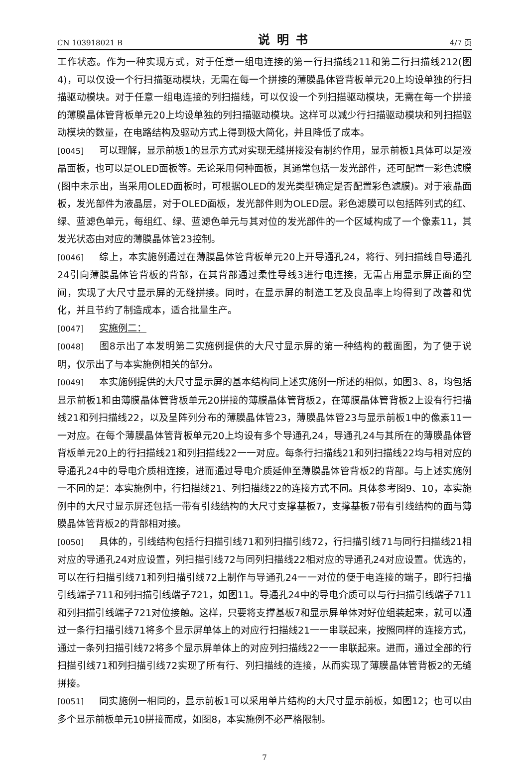CN 103918021 B 说明书 4/7 页
工作状态。作为一种实现方式，对于任意一组电连接的第一行扫描线211和第二行扫描线212(图4)，可以仅设一个行扫描驱动模块，无需在每一个拼接的薄膜晶体管背板单元20上均设单独的行扫描驱动模块。对于任意一组电连接的列扫描线，可以仅设一个列扫描驱动模块，无需在每一个拼接的薄膜晶体管背板单元20上均设单独的列扫描驱动模块。这样可以减少行扫描驱动模块和列扫描驱动模块的数量，在电路结构及驱动方式上得到极大简化，并且降低了成本。
[0045] 可以理解，显示前板1的显示方式对实现无缝拼接没有制约作用，显示前板1具体可以是液晶面板，也可以是OLED面板等。无论采用何种面板，其通常包括一发光部件，还可配置一彩色滤膜(图中未示出，当采用OLED面板时，可根据OLED的发光类型确定是否配置彩色滤膜)。对于液晶面板，发光部件为液晶层，对于OLED面板，发光部件则为OLED层。彩色滤膜可以包括阵列式的红、绿、蓝滤色单元，每组红、绿、蓝滤色单元与其对位的发光部件的一个区域构成了一个像素11，其发光状态由对应的薄膜晶体管23控制。
[0046] 综上，本实施例通过在薄膜晶体管背板单元20上开导通孔24，将行、列扫描线自导通孔24引向薄膜晶体管背板的背部，在其背部通过柔性导线3进行电连接，无需占用显示屏正面的空间，实现了大尺寸显示屏的无缝拼接。同时，在显示屏的制造工艺及良品率上均得到了改善和优化，并且节约了制造成本，适合批量生产。
[0047] 实施例二：
[0048] 图8示出了本发明第二实施例提供的大尺寸显示屏的第一种结构的截面图，为了便于说明，仅示出了与本实施例相关的部分。
[0049] 本实施例提供的大尺寸显示屏的基本结构同上述实施例一所述的相似，如图3、8，均包括显示前板1和由薄膜晶体管背板单元20拼接的薄膜晶体管背板2，在薄膜晶体管背板2上设有行扫描线21和列扫描线22，以及呈阵列分布的薄膜晶体管23，薄膜晶体管23与显示前板1中的像素11一一对应。在每个薄膜晶体管背板单元20上均设有多个导通孔24，导通孔24与其所在的薄膜晶体管背板单元20上的行扫描线21和列扫描线22一一对应。每条行扫描线21和列扫描线22均与相对应的导通孔24中的导电介质相连接，进而通过导电介质延伸至薄膜晶体管背板2的背部。与上述实施例一不同的是：本实施例中，行扫描线21、列扫描线22的连接方式不同。具体参考图9、10，本实施例中的大尺寸显示屏还包括一带有引线结构的大尺寸支撑基板7，支撑基板7带有引线结构的面与薄膜晶体管背板2的背部相对接。
[0050] 具体的，引线结构包括行扫描引线71和列扫描引线72，行扫描引线71与同行扫描线21相对应的导通孔24对应设置，列扫描引线72与同列扫描线22相对应的导通孔24对应设置。优选的，可以在行扫描引线71和列扫描引线72上制作与导通孔24一一对位的便于电连接的端子，即行扫描引线端子711和列扫描引线端子721，如图11。导通孔24中的导电介质可以与行扫描引线端子711和列扫描引线端子721对位接触。这样，只要将支撑基板7和显示屏单体对好位组装起来，就可以通过一条行扫描引线71将多个显示屏单体上的对应行扫描线21一一串联起来，按照同样的连接方式，通过一条列扫描引线72将多个显示屏单体上的对应列扫描线22一一串联起来。进而，通过全部的行扫描引线71和列扫描引线72实现了所有行、列扫描线的连接，从而实现了薄膜晶体管背板2的无缝拼接。
[0051] 同实施例一相同的，显示前板1可以采用单片结构的大尺寸显示前板，如图12；也可以由多个显示前板单元10拼接而成，如图8，本实施例不必严格限制。
7